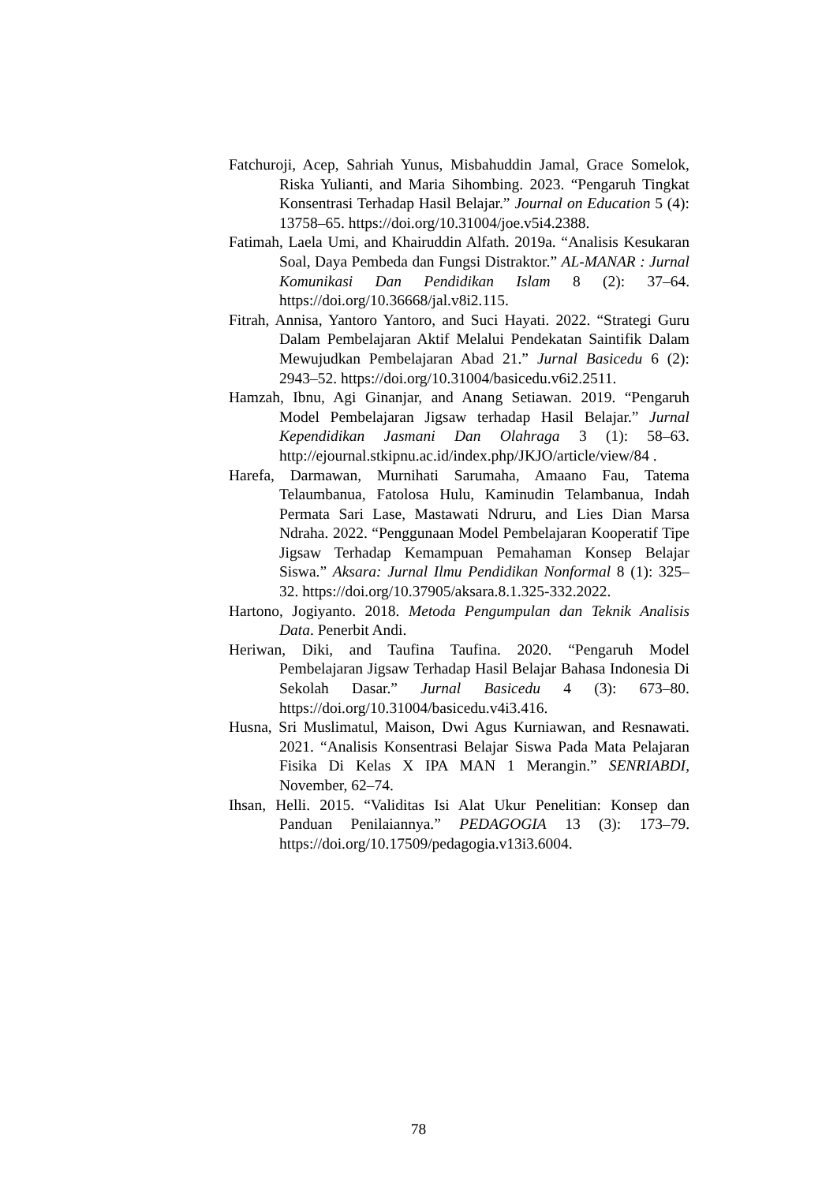Fatchuroji, Acep, Sahriah Yunus, Misbahuddin Jamal, Grace Somelok, Riska Yulianti, and Maria Sihombing. 2023. “Pengaruh Tingkat Konsentrasi Terhadap Hasil Belajar.” Journal on Education 5 (4): 13758–65. https://doi.org/10.31004/joe.v5i4.2388.
Fatimah, Laela Umi, and Khairuddin Alfath. 2019a. “Analisis Kesukaran Soal, Daya Pembeda dan Fungsi Distraktor.” AL-MANAR : Jurnal Komunikasi Dan Pendidikan Islam 8 (2): 37–64. https://doi.org/10.36668/jal.v8i2.115.
Fitrah, Annisa, Yantoro Yantoro, and Suci Hayati. 2022. “Strategi Guru Dalam Pembelajaran Aktif Melalui Pendekatan Saintifik Dalam Mewujudkan Pembelajaran Abad 21.” Jurnal Basicedu 6 (2): 2943–52. https://doi.org/10.31004/basicedu.v6i2.2511.
Hamzah, Ibnu, Agi Ginanjar, and Anang Setiawan. 2019. “Pengaruh Model Pembelajaran Jigsaw terhadap Hasil Belajar.” Jurnal Kependidikan Jasmani Dan Olahraga 3 (1): 58–63. http://ejournal.stkipnu.ac.id/index.php/JKJO/article/view/84 .
Harefa, Darmawan, Murnihati Sarumaha, Amaano Fau, Tatema Telaumbanua, Fatolosa Hulu, Kaminudin Telambanua, Indah Permata Sari Lase, Mastawati Ndruru, and Lies Dian Marsa Ndraha. 2022. “Penggunaan Model Pembelajaran Kooperatif Tipe Jigsaw Terhadap Kemampuan Pemahaman Konsep Belajar Siswa.” Aksara: Jurnal Ilmu Pendidikan Nonformal 8 (1): 325–32. https://doi.org/10.37905/aksara.8.1.325-332.2022.
Hartono, Jogiyanto. 2018. Metoda Pengumpulan dan Teknik Analisis Data. Penerbit Andi.
Heriwan, Diki, and Taufina Taufina. 2020. “Pengaruh Model Pembelajaran Jigsaw Terhadap Hasil Belajar Bahasa Indonesia Di Sekolah Dasar.” Jurnal Basicedu 4 (3): 673–80. https://doi.org/10.31004/basicedu.v4i3.416.
Husna, Sri Muslimatul, Maison, Dwi Agus Kurniawan, and Resnawati. 2021. “Analisis Konsentrasi Belajar Siswa Pada Mata Pelajaran Fisika Di Kelas X IPA MAN 1 Merangin.” SENRIABDI, November, 62–74.
Ihsan, Helli. 2015. “Validitas Isi Alat Ukur Penelitian: Konsep dan Panduan Penilaiannya.” PEDAGOGIA 13 (3): 173–79. https://doi.org/10.17509/pedagogia.v13i3.6004.
78